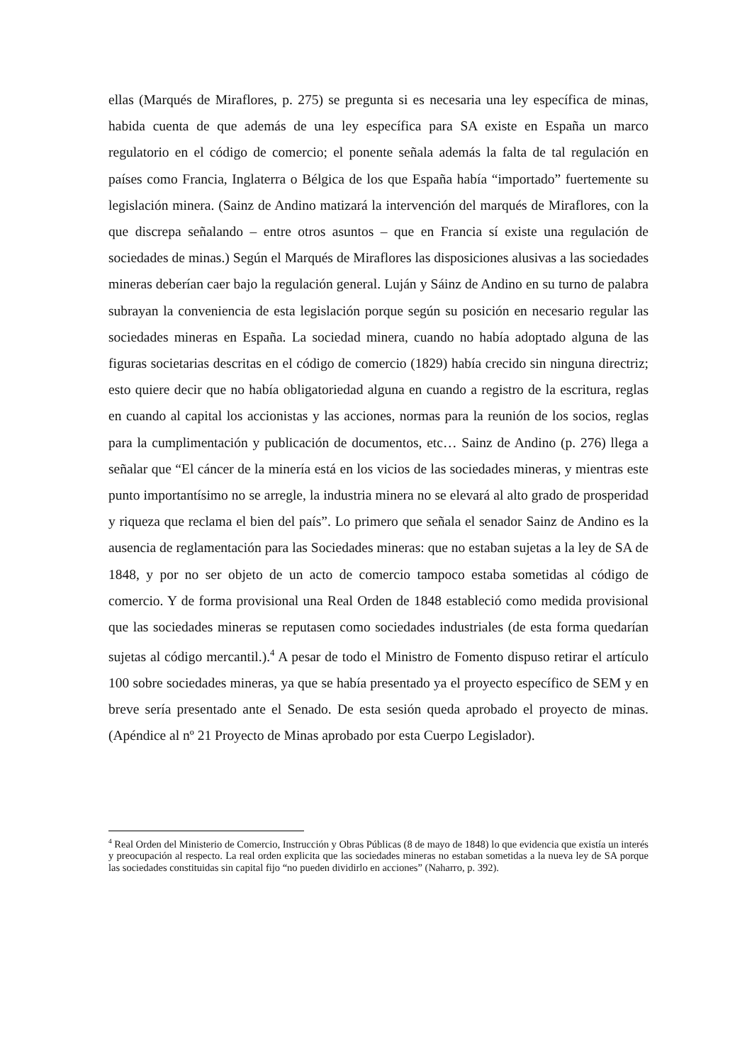ellas (Marqués de Miraflores, p. 275) se pregunta si es necesaria una ley específica de minas, habida cuenta de que además de una ley específica para SA existe en España un marco regulatorio en el código de comercio; el ponente señala además la falta de tal regulación en países como Francia, Inglaterra o Bélgica de los que España había “importado” fuertemente su legislación minera. (Sainz de Andino matizará la intervención del marqués de Miraflores, con la que discrepa señalando – entre otros asuntos – que en Francia sí existe una regulación de sociedades de minas.) Según el Marqués de Miraflores las disposiciones alusivas a las sociedades mineras deberían caer bajo la regulación general. Luján y Sáinz de Andino en su turno de palabra subrayan la conveniencia de esta legislación porque según su posición en necesario regular las sociedades mineras en España. La sociedad minera, cuando no había adoptado alguna de las figuras societarias descritas en el código de comercio (1829) había crecido sin ninguna directriz; esto quiere decir que no había obligatoriedad alguna en cuando a registro de la escritura, reglas en cuando al capital los accionistas y las acciones, normas para la reunión de los socios, reglas para la cumplimentación y publicación de documentos, etc… Sainz de Andino (p. 276) llega a señalar que “El cáncer de la minería está en los vicios de las sociedades mineras, y mientras este punto importantísimo no se arregle, la industria minera no se elevará al alto grado de prosperidad y riqueza que reclama el bien del país”. Lo primero que señala el senador Sainz de Andino es la ausencia de reglamentación para las Sociedades mineras: que no estaban sujetas a la ley de SA de 1848, y por no ser objeto de un acto de comercio tampoco estaba sometidas al código de comercio. Y de forma provisional una Real Orden de 1848 estableció como medida provisional que las sociedades mineras se reputasen como sociedades industriales (de esta forma quedarían sujetas al código mercantil.).<sup>4</sup> A pesar de todo el Ministro de Fomento dispuso retirar el artículo 100 sobre sociedades mineras, ya que se había presentado ya el proyecto específico de SEM y en breve sería presentado ante el Senado. De esta sesión queda aprobado el proyecto de minas. (Apéndice al nº 21 Proyecto de Minas aprobado por esta Cuerpo Legislador).
<sup>4</sup> Real Orden del Ministerio de Comercio, Instrucción y Obras Públicas (8 de mayo de 1848) lo que evidencia que existía un interés y preocupación al respecto. La real orden explicita que las sociedades mineras no estaban sometidas a la nueva ley de SA porque las sociedades constituidas sin capital fijo “no pueden dividirlo en acciones” (Naharro, p. 392).